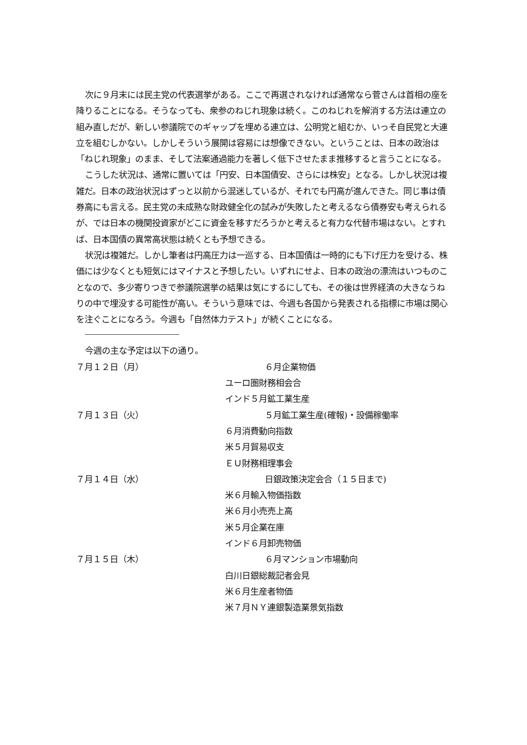次に９月末には民主党の代表選挙がある。ここで再選されなければ通常なら菅さんは首相の座を降りることになる。そうなっても、衆参のねじれ現象は続く。このねじれを解消する方法は連立の組み直しだが、新しい参議院でのギャップを埋める連立は、公明党と組むか、いっそ自民党と大連立を組むしかない。しかしそういう展開は容易には想像できない。ということは、日本の政治は「ねじれ現象」のまま、そして法案通過能力を著しく低下させたまま推移すると言うことになる。
こうした状況は、通常に置いては「円安、日本国債安、さらには株安」となる。しかし状況は複雑だ。日本の政治状況はずっと以前から混迷しているが、それでも円高が進んできた。同じ事は債券高にも言える。民主党の未成熟な財政健全化の試みが失敗したと考えるなら債券安も考えられるが、では日本の機関投資家がどこに資金を移すだろうかと考えると有力な代替市場はない。とすれば、日本国債の異常高状態は続くとも予想できる。
状況は複雑だ。しかし筆者は円高圧力は一巡する、日本国債は一時的にも下げ圧力を受ける、株価には少なくとも短気にはマイナスと予想したい。いずれにせよ、日本の政治の漂流はいつものことなので、多少寄りつきで参議院選挙の結果は気にするにしても、その後は世界経済の大きなうねりの中で埋没する可能性が高い。そういう意味では、今週も各国から発表される指標に市場は関心を注ぐことになろう。今週も「自然体力テスト」が続くことになる。
今週の主な予定は以下の通り。
７月１２日（月） ６月企業物価
ユーロ圏財務相会合
インド５月鉱工業生産
７月１３日（火） ５月鉱工業生産(確報)・設備稼働率
６月消費動向指数
米５月貿易収支
ＥＵ財務相理事会
７月１４日（水） 日銀政策決定会合（１５日まで)
米６月輸入物価指数
米６月小売売上高
米５月企業在庫
インド６月卸売物価
７月１５日（木） ６月マンション市場動向
白川日銀総裁記者会見
米６月生産者物価
米７月ＮＹ連銀製造業景気指数